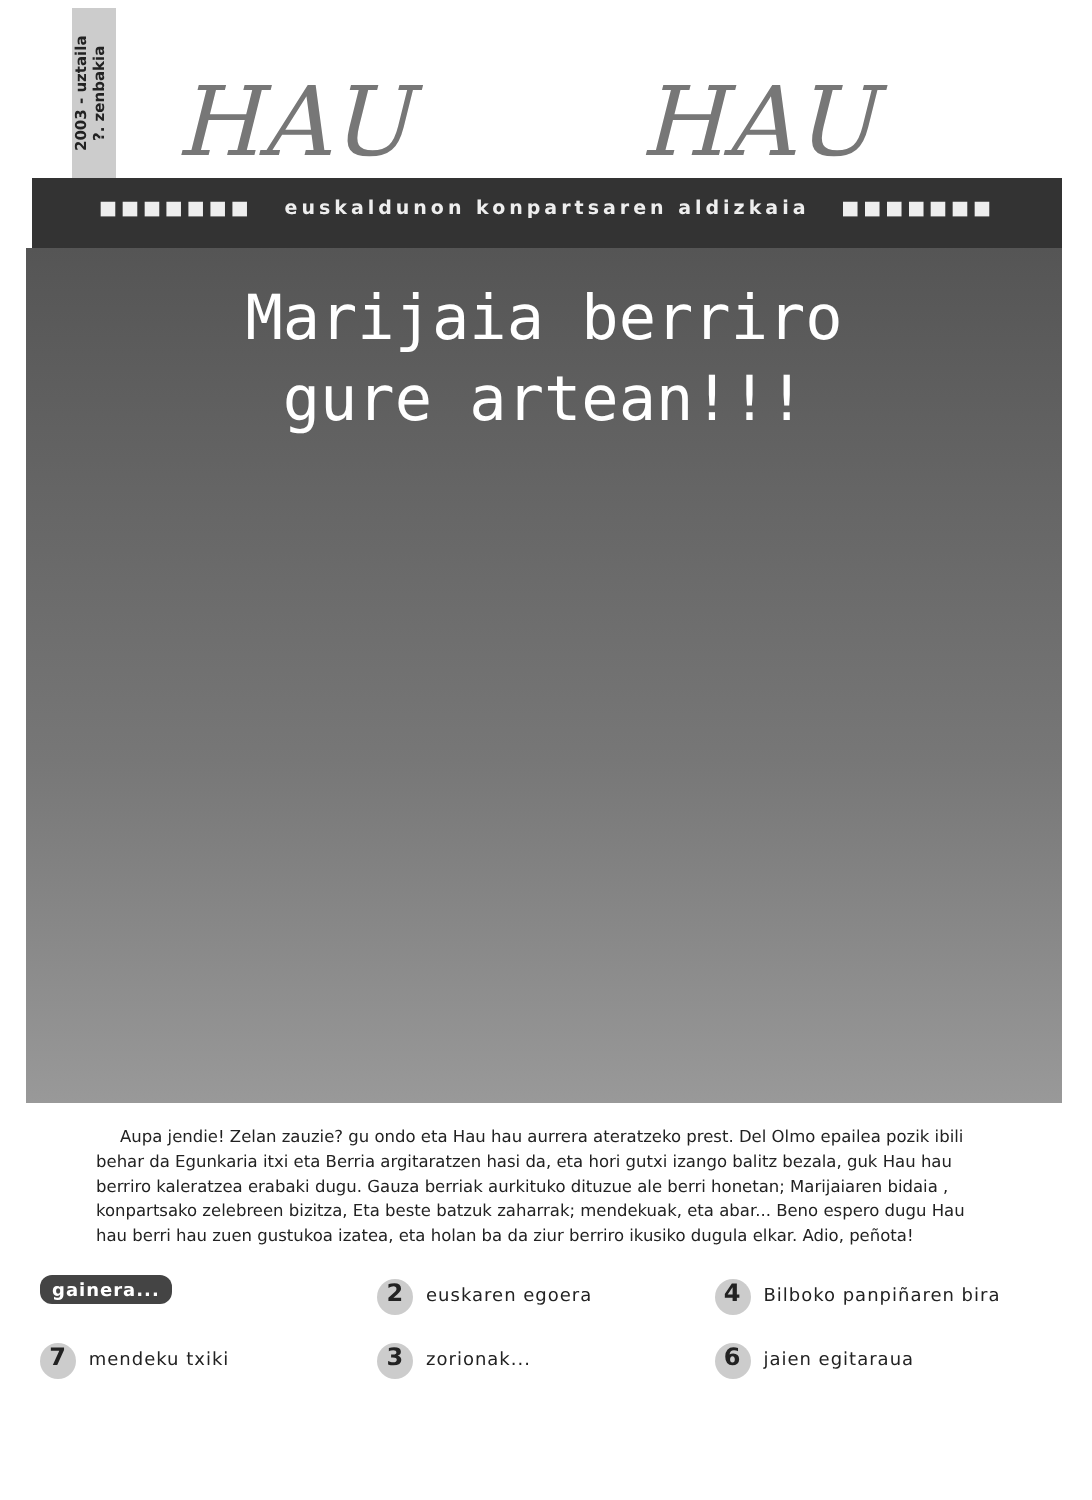2003 - uztaila
?. zenbakia
HAU HAU
■■■■■■■ euskaldunon konpartsaren aldizkaia ■■■■■■■
Marijaia berriro
gure artean!!!
Aupa jendie! Zelan zauzie? gu ondo eta Hau hau aurrera ateratzeko prest. Del Olmo epailea pozik ibili behar da Egunkaria itxi eta Berria argitaratzen hasi da, eta hori gutxi izango balitz bezala, guk Hau hau berriro kaleratzea erabaki dugu. Gauza berriak aurkituko dituzue ale berri honetan; Marijaiaren bidaia , konpartsako zelebreen bizitza, Eta beste batzuk zaharrak; mendekuak, eta abar... Beno espero dugu Hau hau berri hau zuen gustukoa izatea, eta holan ba da ziur berriro ikusiko dugula elkar. Adio, peñota!
gainera... 2 euskaren egoera 4 Bilboko panpiñaren bira 7 mendeku txiki 3 zorionak... 6 jaien egitaraua